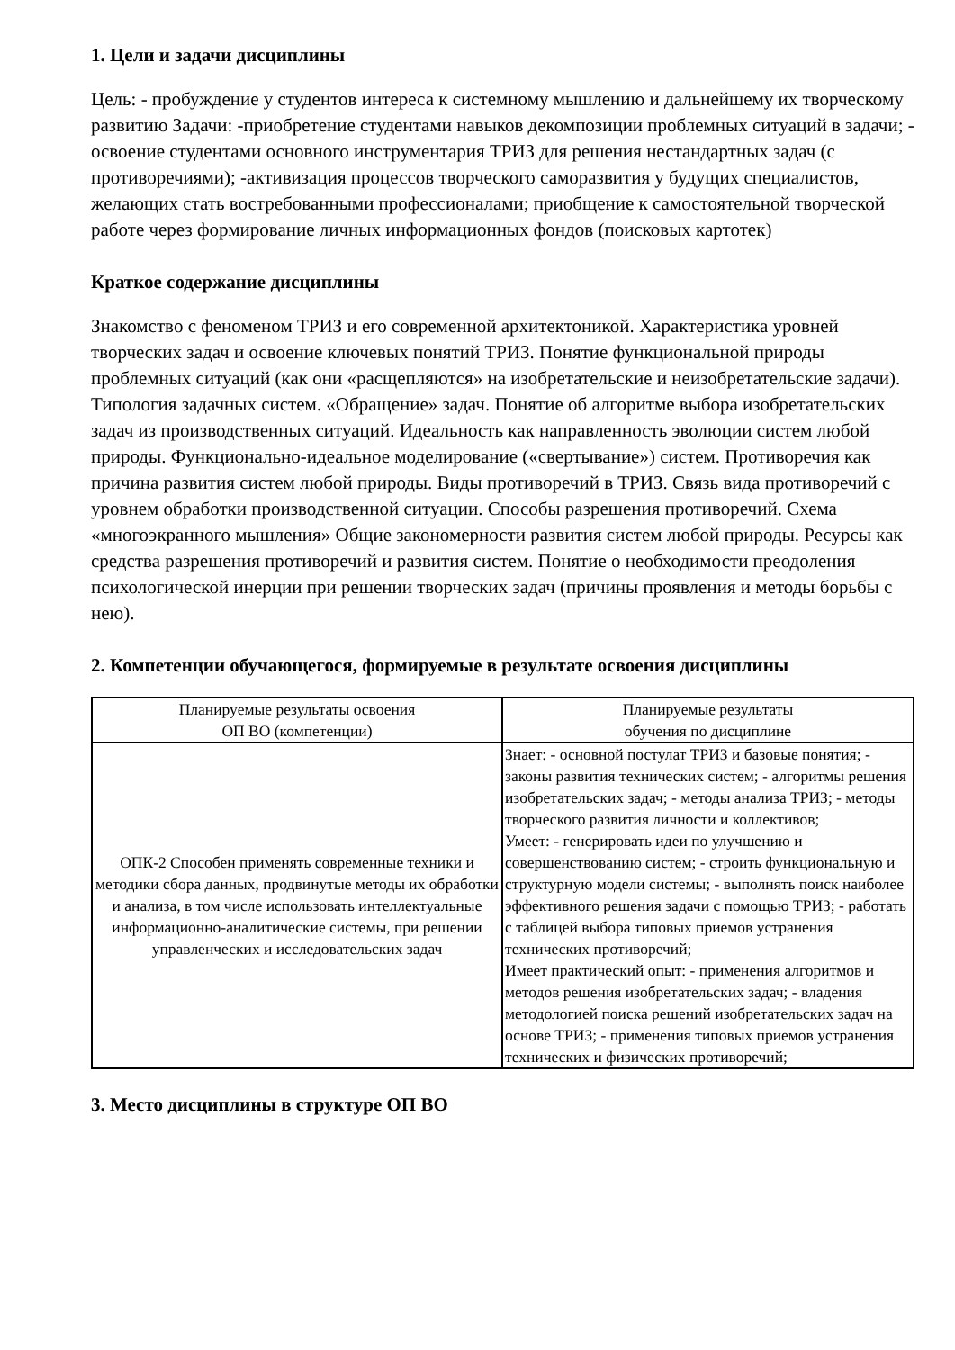1. Цели и задачи дисциплины
Цель: - пробуждение у студентов интереса к системному мышлению и дальнейшему их творческому развитию Задачи: -приобретение студентами навыков декомпозиции проблемных ситуаций в задачи; - освоение студентами основного инструментария ТРИЗ для решения нестандартных задач (с противоречиями); -активизация процессов творческого саморазвития у будущих специалистов, желающих стать востребованными профессионалами; приобщение к самостоятельной творческой работе через формирование личных информационных фондов (поисковых картотек)
Краткое содержание дисциплины
Знакомство с феноменом ТРИЗ и его современной архитектоникой. Характеристика уровней творческих задач и освоение ключевых понятий ТРИЗ. Понятие функциональной природы проблемных ситуаций (как они «расщепляются» на изобретательские и неизобретательские задачи). Типология задачных систем. «Обращение» задач. Понятие об алгоритме выбора изобретательских задач из производственных ситуаций. Идеальность как направленность эволюции систем любой природы. Функционально-идеальное моделирование («свертывание») систем. Противоречия как причина развития систем любой природы. Виды противоречий в ТРИЗ. Связь вида противоречий с уровнем обработки производственной ситуации. Способы разрешения противоречий. Схема «многоэкранного мышления» Общие закономерности развития систем любой природы. Ресурсы как средства разрешения противоречий и развития систем. Понятие о необходимости преодоления психологической инерции при решении творческих задач (причины проявления и методы борьбы с нею).
2. Компетенции обучающегося, формируемые в результате освоения дисциплины
| Планируемые результаты освоения ОП ВО (компетенции) | Планируемые результаты обучения по дисциплине |
| --- | --- |
| ОПК-2 Способен применять современные техники и методики сбора данных, продвинутые методы их обработки и анализа, в том числе использовать интеллектуальные информационно-аналитические системы, при решении управленческих и исследовательских задач | Знает: - основной постулат ТРИЗ и базовые понятия; - законы развития технических систем; - алгоритмы решения изобретательских задач; - методы анализа ТРИЗ; - методы творческого развития личности и коллективов; Умеет: - генерировать идеи по улучшению и совершенствованию систем; - строить функциональную и структурную модели системы; - выполнять поиск наиболее эффективного решения задачи с помощью ТРИЗ; - работать с таблицей выбора типовых приемов устранения технических противоречий; Имеет практический опыт: - применения алгоритмов и методов решения изобретательских задач; - владения методологией поиска решений изобретательских задач на основе ТРИЗ; - применения типовых приемов устранения технических и физических противоречий; |
3. Место дисциплины в структуре ОП ВО